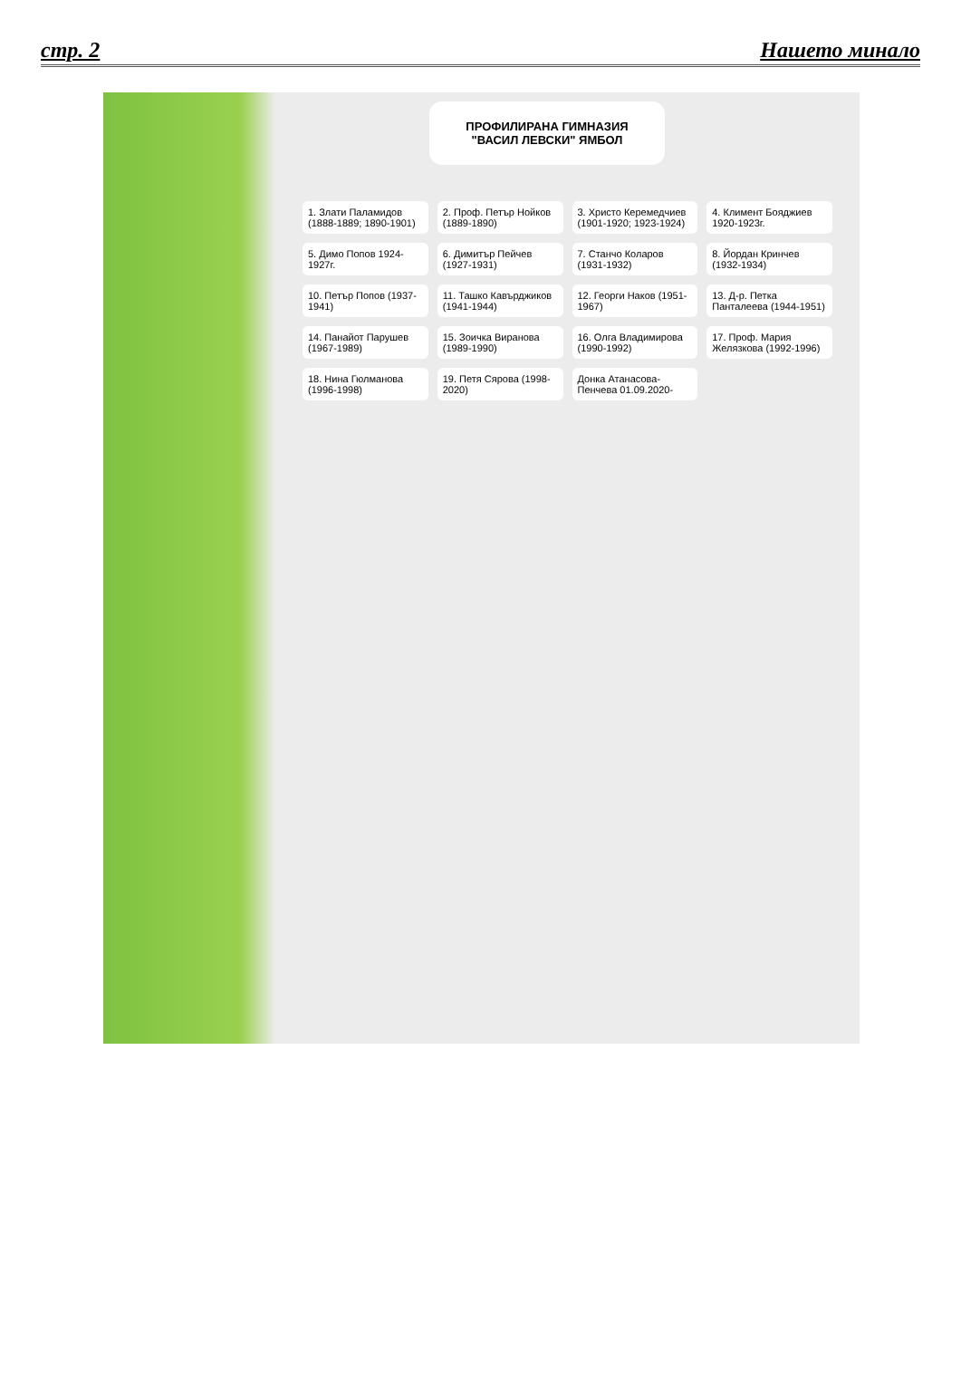стр. 2 Нашето минало
ПРОФИЛИРАНА ГИМНАЗИЯ "ВАСИЛ ЛЕВСКИ" ЯМБОЛ
1. Злати Паламидов (1888-1889; 1890-1901)
2. Проф. Петър Нойков (1889-1890)
3. Христо Керемедчиев (1901-1920; 1923-1924)
4. Климент Бояджиев 1920-1923г.
5. Димо Попов 1924-1927г.
6. Димитър Пейчев (1927-1931)
7. Станчо Коларов (1931-1932)
8. Йордан Кринчев (1932-1934)
10. Петър Попов (1937-1941)
11. Ташко Кавърджиков (1941-1944)
12. Георги Наков (1951-1967)
13. Д-р. Петка Панталеева (1944-1951)
14. Панайот Парушев (1967-1989)
15. Зоичка Виранова (1989-1990)
16. Олга Владимирова (1990-1992)
17. Проф. Мария Желязкова (1992-1996)
18. Нина Гюлманова (1996-1998)
19. Петя Сярова (1998-2020)
Донка Атанасова-Пенчева 01.09.2020-